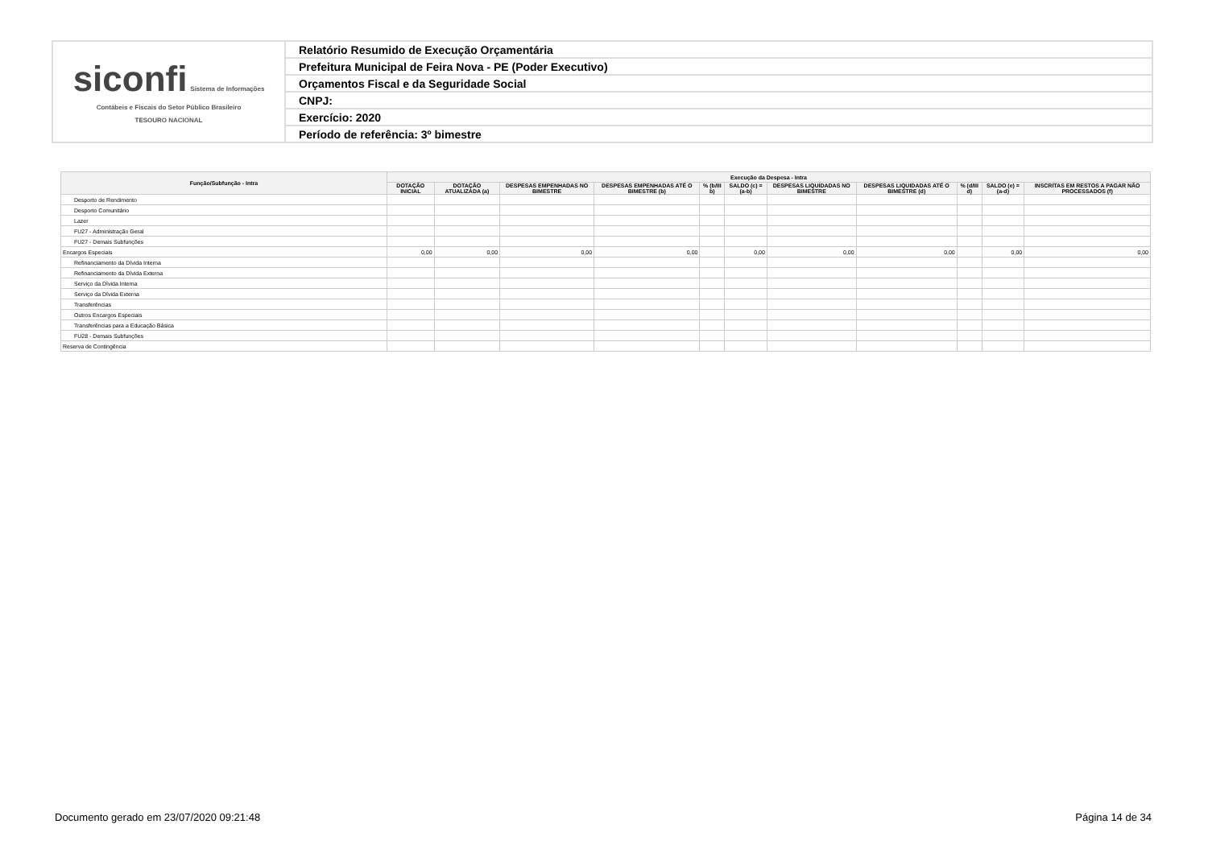| siconfi Sistema de Informações Contábeis e Fiscais do Setor Público Brasileiro TESOURO NACIONAL | Relatório Resumido de Execução Orçamentária |
| | Prefeitura Municipal de Feira Nova - PE (Poder Executivo) |
| | Orçamentos Fiscal e da Seguridade Social |
| | CNPJ: |
| | Exercício: 2020 |
| | Período de referência: 3º bimestre |
| Função/Subfunção - Intra | Execução da Despesa - Intra | | | | | | | | | | |
| --- | --- | --- | --- | --- | --- | --- | --- | --- | --- | --- | --- |
| | DOTAÇÃO INICIAL | DOTAÇÃO ATUALIZADA (a) | DESPESAS EMPENHADAS NO BIMESTRE | DESPESAS EMPENHADAS ATÉ O BIMESTRE (b) | % (b/III b) | SALDO (c) = (a-b) | DESPESAS LIQUIDADAS NO BIMESTRE | DESPESAS LIQUIDADAS ATÉ O BIMESTRE (d) | % (d/III d) | SALDO (e) = (a-d) | INSCRITAS EM RESTOS A PAGAR NÃO PROCESSADOS (f) |
| Desporto de Rendimento | | | | | | | | | | | |
| Desporto Comunitário | | | | | | | | | | | |
| Lazer | | | | | | | | | | | |
| FU27 - Administração Geral | | | | | | | | | | | |
| FU27 - Demais Subfunções | | | | | | | | | | | |
| Encargos Especiais | 0,00 | 0,00 | 0,00 | 0,00 | | 0,00 | 0,00 | 0,00 | | 0,00 | 0,00 |
| Refinanciamento da Dívida Interna | | | | | | | | | | | |
| Refinanciamento da Dívida Externa | | | | | | | | | | | |
| Serviço da Dívida Interna | | | | | | | | | | | |
| Serviço da Dívida Externa | | | | | | | | | | | |
| Transferências | | | | | | | | | | | |
| Outros Encargos Especiais | | | | | | | | | | | |
| Transferências para a Educação Básica | | | | | | | | | | | |
| FU28 - Demais Subfunções | | | | | | | | | | | |
| Reserva de Contingência | | | | | | | | | | | |
Documento gerado em 23/07/2020 09:21:48 Página 14 de 34